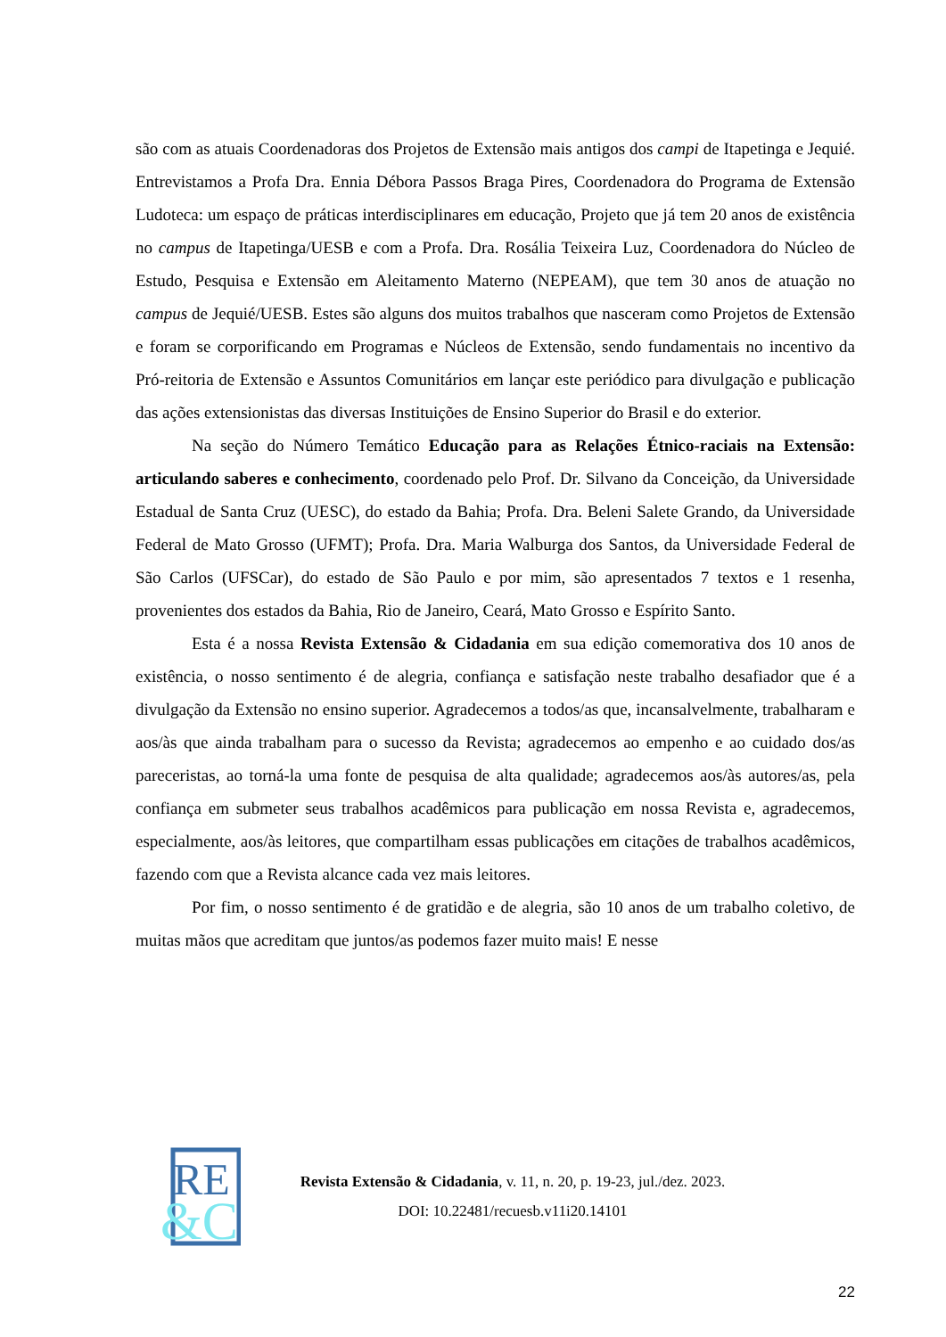são com as atuais Coordenadoras dos Projetos de Extensão mais antigos dos campi de Itapetinga e Jequié. Entrevistamos a Profa Dra. Ennia Débora Passos Braga Pires, Coordenadora do Programa de Extensão Ludoteca: um espaço de práticas interdisciplinares em educação, Projeto que já tem 20 anos de existência no campus de Itapetinga/UESB e com a Profa. Dra. Rosália Teixeira Luz, Coordenadora do Núcleo de Estudo, Pesquisa e Extensão em Aleitamento Materno (NEPEAM), que tem 30 anos de atuação no campus de Jequié/UESB. Estes são alguns dos muitos trabalhos que nasceram como Projetos de Extensão e foram se corporificando em Programas e Núcleos de Extensão, sendo fundamentais no incentivo da Pró-reitoria de Extensão e Assuntos Comunitários em lançar este periódico para divulgação e publicação das ações extensionistas das diversas Instituições de Ensino Superior do Brasil e do exterior.
Na seção do Número Temático Educação para as Relações Étnico-raciais na Extensão: articulando saberes e conhecimento, coordenado pelo Prof. Dr. Silvano da Conceição, da Universidade Estadual de Santa Cruz (UESC), do estado da Bahia; Profa. Dra. Beleni Salete Grando, da Universidade Federal de Mato Grosso (UFMT); Profa. Dra. Maria Walburga dos Santos, da Universidade Federal de São Carlos (UFSCar), do estado de São Paulo e por mim, são apresentados 7 textos e 1 resenha, provenientes dos estados da Bahia, Rio de Janeiro, Ceará, Mato Grosso e Espírito Santo.
Esta é a nossa Revista Extensão & Cidadania em sua edição comemorativa dos 10 anos de existência, o nosso sentimento é de alegria, confiança e satisfação neste trabalho desafiador que é a divulgação da Extensão no ensino superior. Agradecemos a todos/as que, incansalvelmente, trabalharam e aos/às que ainda trabalham para o sucesso da Revista; agradecemos ao empenho e ao cuidado dos/as pareceristas, ao torná-la uma fonte de pesquisa de alta qualidade; agradecemos aos/às autores/as, pela confiança em submeter seus trabalhos acadêmicos para publicação em nossa Revista e, agradecemos, especialmente, aos/às leitores, que compartilham essas publicações em citações de trabalhos acadêmicos, fazendo com que a Revista alcance cada vez mais leitores.
Por fim, o nosso sentimento é de gratidão e de alegria, são 10 anos de um trabalho coletivo, de muitas mãos que acreditam que juntos/as podemos fazer muito mais! E nesse
RE
&C
Revista Extensão & Cidadania, v. 11, n. 20, p. 19-23, jul./dez. 2023.
DOI: 10.22481/recuesb.v11i20.14101
22